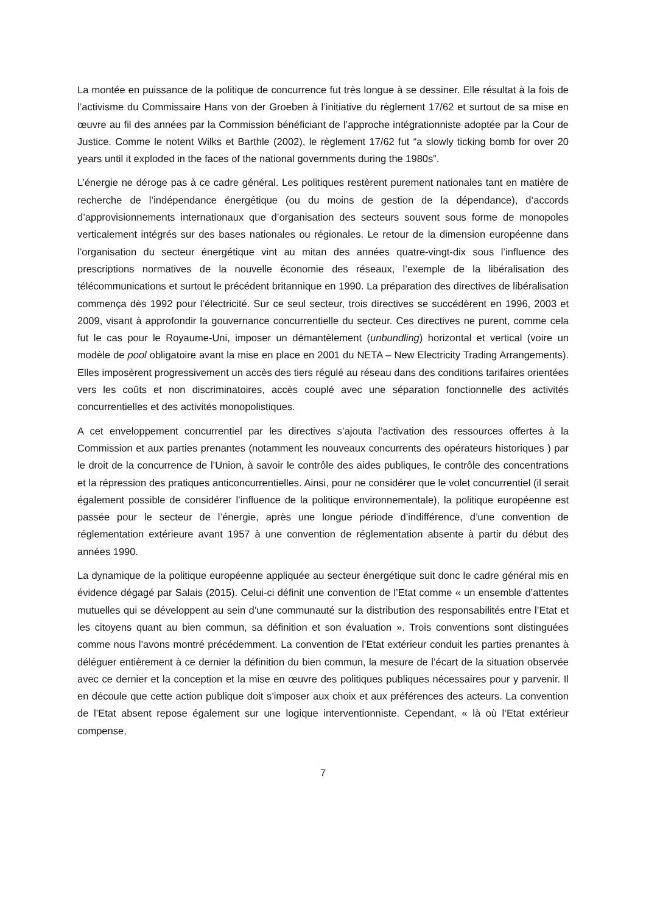La montée en puissance de la politique de concurrence fut très longue à se dessiner. Elle résultat à la fois de l’activisme du Commissaire Hans von der Groeben à l’initiative du règlement 17/62 et surtout de sa mise en œuvre au fil des années par la Commission bénéficiant de l’approche intégrationniste adoptée par la Cour de Justice. Comme le notent Wilks et Barthle (2002), le règlement 17/62 fut “a slowly ticking bomb for over 20 years until it exploded in the faces of the national governments during the 1980s”.
L’énergie ne déroge pas à ce cadre général. Les politiques restèrent purement nationales tant en matière de recherche de l’indépendance énergétique (ou du moins de gestion de la dépendance), d’accords d’approvisionnements internationaux que d’organisation des secteurs souvent sous forme de monopoles verticalement intégrés sur des bases nationales ou régionales. Le retour de la dimension européenne dans l’organisation du secteur énergétique vint au mitan des années quatre-vingt-dix sous l’influence des prescriptions normatives de la nouvelle économie des réseaux, l’exemple de la libéralisation des télécommunications et surtout le précédent britannique en 1990. La préparation des directives de libéralisation commença dès 1992 pour l’électricité. Sur ce seul secteur, trois directives se succédèrent en 1996, 2003 et 2009, visant à approfondir la gouvernance concurrentielle du secteur. Ces directives ne purent, comme cela fut le cas pour le Royaume-Uni, imposer un démantèlement (unbundling) horizontal et vertical (voire un modèle de pool obligatoire avant la mise en place en 2001 du NETA – New Electricity Trading Arrangements). Elles imposèrent progressivement un accès des tiers régulé au réseau dans des conditions tarifaires orientées vers les coûts et non discriminatoires, accès couplé avec une séparation fonctionnelle des activités concurrentielles et des activités monopolistiques.
A cet enveloppement concurrentiel par les directives s’ajouta l’activation des ressources offertes à la Commission et aux parties prenantes (notamment les nouveaux concurrents des opérateurs historiques ) par le droit de la concurrence de l’Union, à savoir le contrôle des aides publiques, le contrôle des concentrations et la répression des pratiques anticoncurrentielles. Ainsi, pour ne considérer que le volet concurrentiel (il serait également possible de considérer l’influence de la politique environnementale), la politique européenne est passée pour le secteur de l’énergie, après une longue période d’indifférence, d’une convention de réglementation extérieure avant 1957 à une convention de réglementation absente à partir du début des années 1990.
La dynamique de la politique européenne appliquée au secteur énergétique suit donc le cadre général mis en évidence dégagé par Salais (2015). Celui-ci définit une convention de l’Etat comme « un ensemble d’attentes mutuelles qui se développent au sein d’une communauté sur la distribution des responsabilités entre l’Etat et les citoyens quant au bien commun, sa définition et son évaluation ». Trois conventions sont distinguées comme nous l’avons montré précédemment. La convention de l’Etat extérieur conduit les parties prenantes à déléguer entièrement à ce dernier la définition du bien commun, la mesure de l’écart de la situation observée avec ce dernier et la conception et la mise en œuvre des politiques publiques nécessaires pour y parvenir. Il en découle que cette action publique doit s’imposer aux choix et aux préférences des acteurs. La convention de l’Etat absent repose également sur une logique interventionniste. Cependant, « là où l’Etat extérieur compense,
7